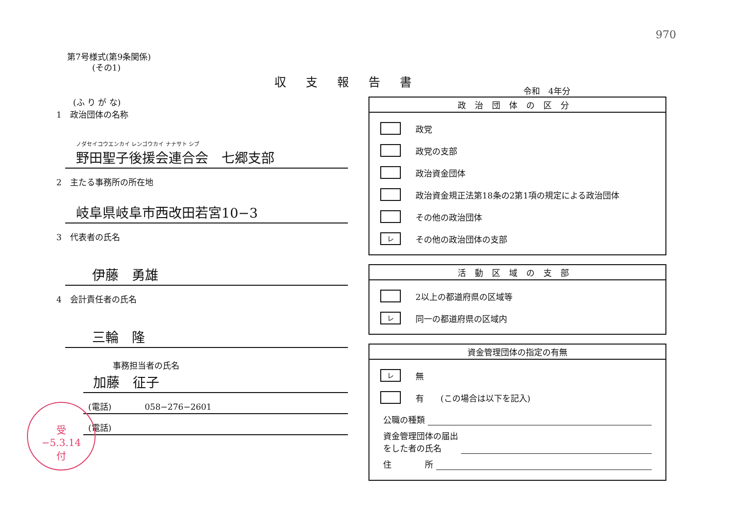970
第7号様式(第9条関係)
　　　(その1)
収支報告書
　　(ふ り が な)
1　政治団体の名称
ノダセイコウエンカイ レンゴウカイ ナナサト シブ
野田聖子後援会連合会　七郷支部
2　主たる事務所の所在地
岐阜県岐阜市西改田若宮10−3
3　代表者の氏名
伊藤　勇雄
4　会計責任者の氏名
三輪　隆
事務担当者の氏名
加藤　征子
(電話)　　　　058−276−2601
(電話)
令和　4年分
政治団体の区分
政党
政党の支部
政治資金団体
政治資金規正法第18条の2第1項の規定による政治団体
その他の政治団体
レ
その他の政治団体の支部
活動区域の支部
2以上の都道府県の区域等
レ
同一の都道府県の区域内
資金管理団体の指定の有無
レ
無
有　　(この場合は以下を記入)
公職の種類
資金管理団体の届出
をした者の氏名
住　　　　所
受
−5.3.14
付